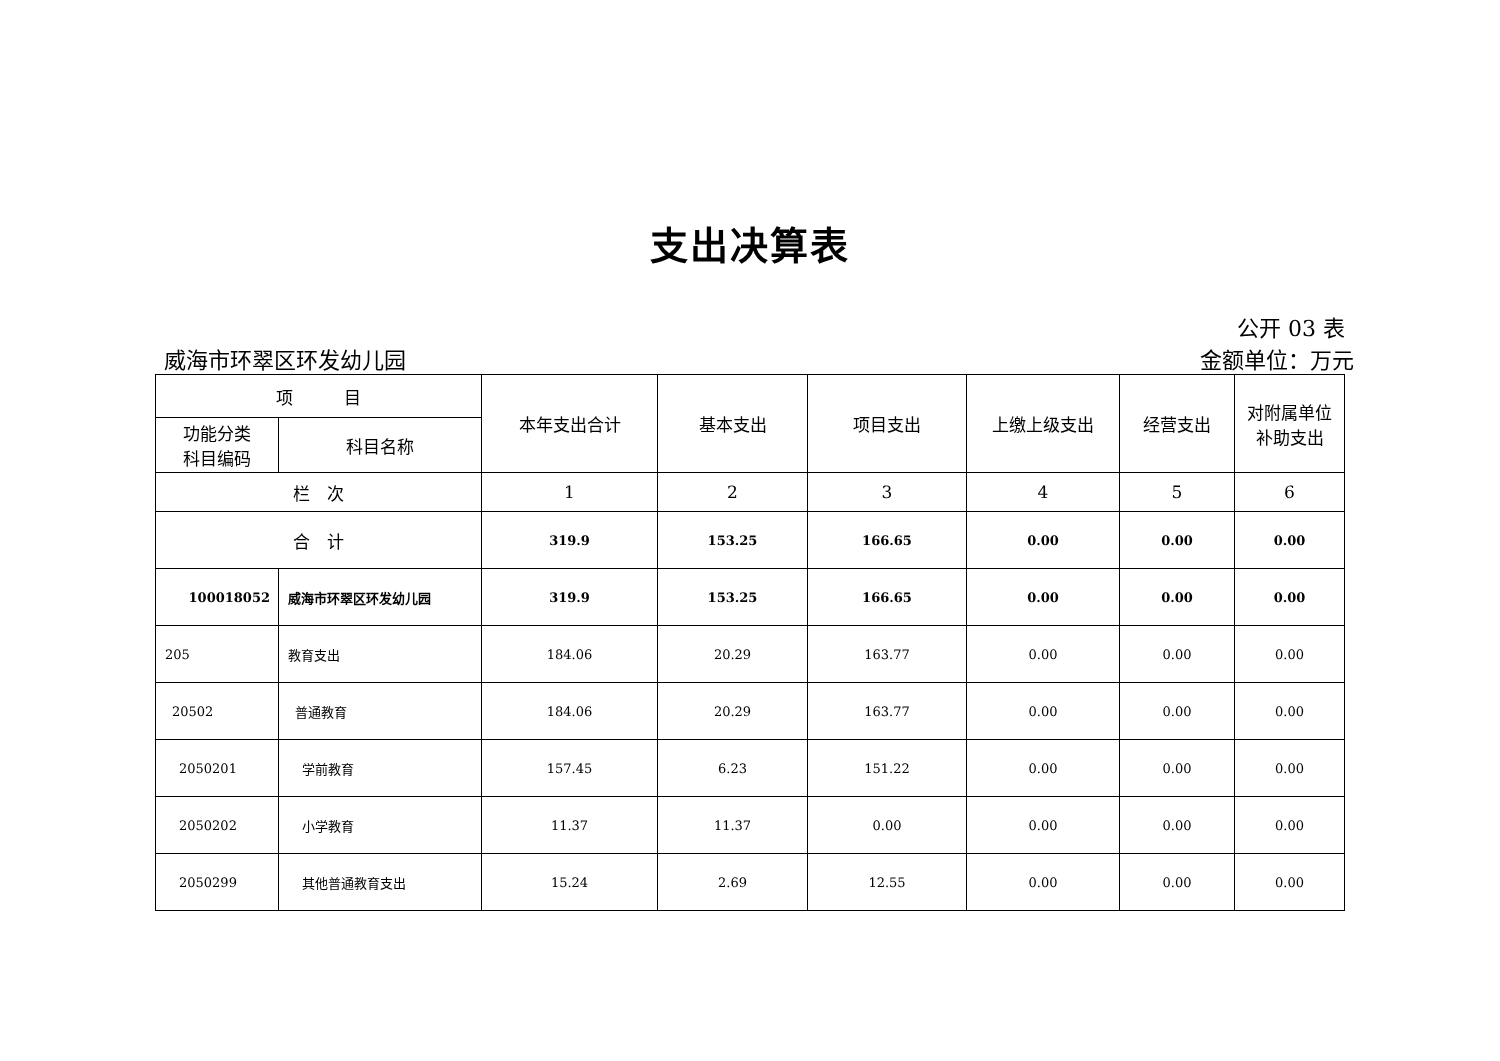支出决算表
公开 03 表
威海市环翠区环发幼儿园 金额单位：万元
| 项 目 | | 本年支出合计 | 基本支出 | 项目支出 | 上缴上级支出 | 经营支出 | 对附属单位 补助支出 |
| --- | --- | --- | --- | --- | --- | --- | --- |
| 功能分类 科目编码 | 科目名称 | | | | | | |
| 栏 次 | | 1 | 2 | 3 | 4 | 5 | 6 |
| 合 计 | | 319.9 | 153.25 | 166.65 | 0.00 | 0.00 | 0.00 |
| 100018052 | 威海市环翠区环发幼儿园 | 319.9 | 153.25 | 166.65 | 0.00 | 0.00 | 0.00 |
| 205 | 教育支出 | 184.06 | 20.29 | 163.77 | 0.00 | 0.00 | 0.00 |
| 20502 | 普通教育 | 184.06 | 20.29 | 163.77 | 0.00 | 0.00 | 0.00 |
| 2050201 | 学前教育 | 157.45 | 6.23 | 151.22 | 0.00 | 0.00 | 0.00 |
| 2050202 | 小学教育 | 11.37 | 11.37 | 0.00 | 0.00 | 0.00 | 0.00 |
| 2050299 | 其他普通教育支出 | 15.24 | 2.69 | 12.55 | 0.00 | 0.00 | 0.00 |